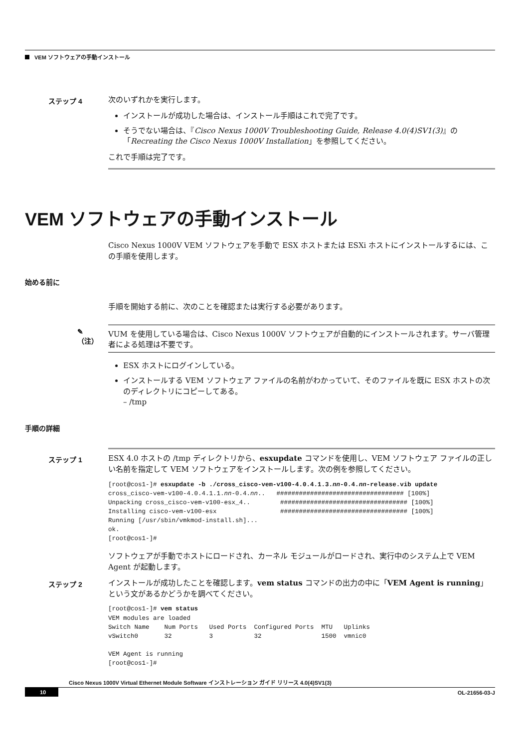VEM ソフトウェアの手動インストール
ステップ 4
次のいずれかを実行します。
インストールが成功した場合は、インストール手順はこれで完了です。
そうでない場合は、『Cisco Nexus 1000V Troubleshooting Guide, Release 4.0(4)SV1(3)』の「Recreating the Cisco Nexus 1000V Installation」を参照してください。
これで手順は完了です。
VEM ソフトウェアの手動インストール
Cisco Nexus 1000V VEM ソフトウェアを手動で ESX ホストまたは ESXi ホストにインストールするには、この手順を使用します。
始める前に
手順を開始する前に、次のことを確認または実行する必要があります。
✎
（注）
VUM を使用している場合は、Cisco Nexus 1000V ソフトウェアが自動的にインストールされます。サーバ管理者による処理は不要です。
ESX ホストにログインしている。
インストールする VEM ソフトウェア ファイルの名前がわかっていて、そのファイルを既に ESX ホストの次のディレクトリにコピーしてある。
– /tmp
手順の詳細
ステップ 1
ESX 4.0 ホストの /tmp ディレクトリから、esxupdate コマンドを使用し、VEM ソフトウェア ファイルの正しい名前を指定して VEM ソフトウェアをインストールします。次の例を参照してください。
[root@cos1-]# esxupdate -b ./cross_cisco-vem-v100-4.0.4.1.3.nn-0.4.nn-release.vib update
cross_cisco-vem-v100-4.0.4.1.1.nn-0.4.nn..   ################################## [100%]
Unpacking cross_cisco-vem-v100-esx_4..        ################################## [100%]
Installing cisco-vem-v100-esx                 ################################## [100%]
Running [/usr/sbin/vmkmod-install.sh]...
ok.
[root@cos1-]#
ソフトウェアが手動でホストにロードされ、カーネル モジュールがロードされ、実行中のシステム上で VEM Agent が起動します。
ステップ 2
インストールが成功したことを確認します。vem status コマンドの出力の中に「VEM Agent is running」という文があるかどうかを調べてください。
[root@cos1-]# vem status
VEM modules are loaded
Switch Name    Num Ports   Used Ports  Configured Ports  MTU   Uplinks
vSwitch0       32          3           32                1500  vmnic0

VEM Agent is running
[root@cos1-]#
Cisco Nexus 1000V Virtual Ethernet Module Software インストレーション ガイド リリース 4.0(4)SV1(3)
10 OL-21656-03-J